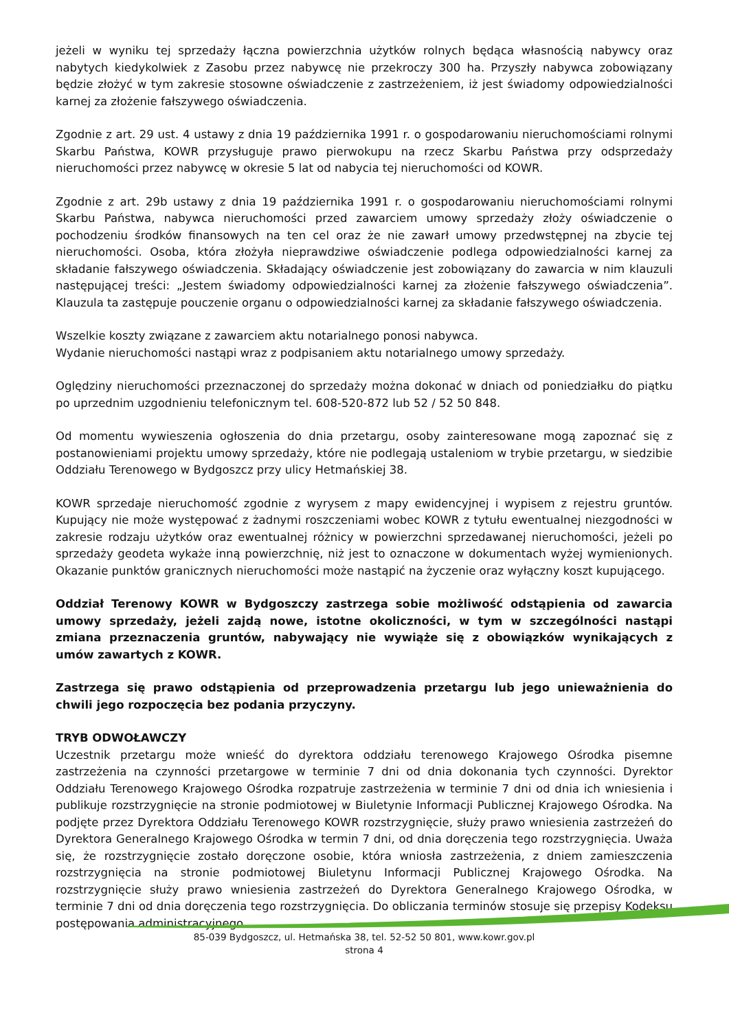jeżeli w wyniku tej sprzedaży łączna powierzchnia użytków rolnych będąca własnością nabywcy oraz nabytych kiedykolwiek z Zasobu przez nabywcę nie przekroczy 300 ha. Przyszły nabywca zobowiązany będzie złożyć w tym zakresie stosowne oświadczenie z zastrzeżeniem, iż jest świadomy odpowiedzialności karnej za złożenie fałszywego oświadczenia.
Zgodnie z art. 29 ust. 4 ustawy z dnia 19 października 1991 r. o gospodarowaniu nieruchomościami rolnymi Skarbu Państwa, KOWR przysługuje prawo pierwokupu na rzecz Skarbu Państwa przy odsprzedaży nieruchomości przez nabywcę w okresie 5 lat od nabycia tej nieruchomości od KOWR.
Zgodnie z art. 29b ustawy z dnia 19 października 1991 r. o gospodarowaniu nieruchomościami rolnymi Skarbu Państwa, nabywca nieruchomości przed zawarciem umowy sprzedaży złoży oświadczenie o pochodzeniu środków finansowych na ten cel oraz że nie zawarł umowy przedwstępnej na zbycie tej nieruchomości. Osoba, która złożyła nieprawdziwe oświadczenie podlega odpowiedzialności karnej za składanie fałszywego oświadczenia. Składający oświadczenie jest zobowiązany do zawarcia w nim klauzuli następującej treści: „Jestem świadomy odpowiedzialności karnej za złożenie fałszywego oświadczenia”. Klauzula ta zastępuje pouczenie organu o odpowiedzialności karnej za składanie fałszywego oświadczenia.
Wszelkie koszty związane z zawarciem aktu notarialnego ponosi nabywca.
Wydanie nieruchomości nastąpi wraz z podpisaniem aktu notarialnego umowy sprzedaży.
Oględziny nieruchomości przeznaczonej do sprzedaży można dokonać w dniach od poniedziałku do piątku po uprzednim uzgodnieniu telefonicznym tel. 608-520-872 lub 52 / 52 50 848.
Od momentu wywieszenia ogłoszenia do dnia przetargu, osoby zainteresowane mogą zapoznać się z postanowieniami projektu umowy sprzedaży, które nie podlegają ustaleniom w trybie przetargu, w siedzibie Oddziału Terenowego w Bydgoszcz przy ulicy Hetmańskiej 38.
KOWR sprzedaje nieruchomość zgodnie z wyrysem z mapy ewidencyjnej i wypisem z rejestru gruntów. Kupujący nie może występować z żadnymi roszczeniami wobec KOWR z tytułu ewentualnej niezgodności w zakresie rodzaju użytków oraz ewentualnej różnicy w powierzchni sprzedawanej nieruchomości, jeżeli po sprzedaży geodeta wykaże inną powierzchnię, niż jest to oznaczone w dokumentach wyżej wymienionych. Okazanie punktów granicznych nieruchomości może nastąpić na życzenie oraz wyłączny koszt kupującego.
Oddział Terenowy KOWR w Bydgoszczy zastrzega sobie możliwość odstąpienia od zawarcia umowy sprzedaży, jeżeli zajdą nowe, istotne okoliczności, w tym w szczególności nastąpi zmiana przeznaczenia gruntów, nabywający nie wywiąże się z obowiązków wynikających z umów zawartych z KOWR.
Zastrzega się prawo odstąpienia od przeprowadzenia przetargu lub jego unieważnienia do chwili jego rozpoczęcia bez podania przyczyny.
TRYB ODWOŁAWCZY
Uczestnik przetargu może wnieść do dyrektora oddziału terenowego Krajowego Ośrodka pisemne zastrzeżenia na czynności przetargowe w terminie 7 dni od dnia dokonania tych czynności. Dyrektor Oddziału Terenowego Krajowego Ośrodka rozpatruje zastrzeżenia w terminie 7 dni od dnia ich wniesienia i publikuje rozstrzygnięcie na stronie podmiotowej w Biuletynie Informacji Publicznej Krajowego Ośrodka. Na podjęte przez Dyrektora Oddziału Terenowego KOWR rozstrzygnięcie, służy prawo wniesienia zastrzeżeń do Dyrektora Generalnego Krajowego Ośrodka w termin 7 dni, od dnia doręczenia tego rozstrzygnięcia. Uważa się, że rozstrzygnięcie zostało doręczone osobie, która wniosła zastrzeżenia, z dniem zamieszczenia rozstrzygnięcia na stronie podmiotowej Biuletynu Informacji Publicznej Krajowego Ośrodka. Na rozstrzygnięcie służy prawo wniesienia zastrzeżeń do Dyrektora Generalnego Krajowego Ośrodka, w terminie 7 dni od dnia doręczenia tego rozstrzygnięcia. Do obliczania terminów stosuje się przepisy Kodeksu postępowania administracyjnego.
85-039 Bydgoszcz, ul. Hetmańska 38, tel. 52-52 50 801, www.kowr.gov.pl
strona 4